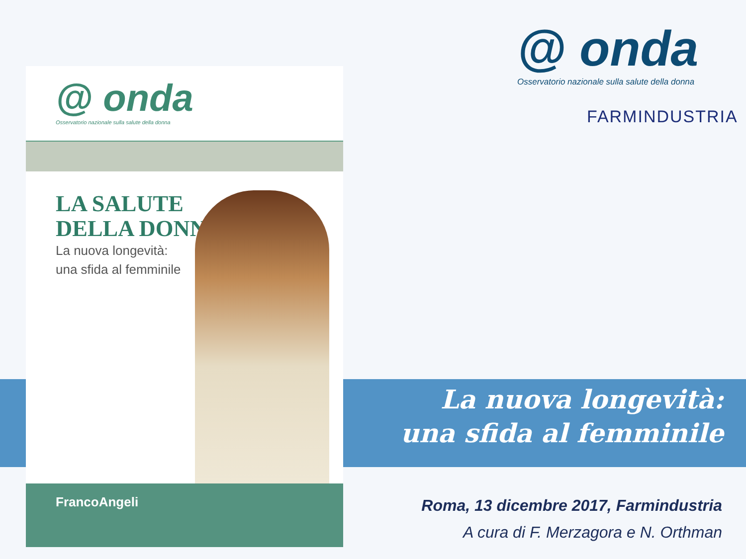@ onda
Osservatorio nazionale sulla salute della donna
LA SALUTE
DELLA DONNA
La nuova longevità:
una sfida al femminile
FrancoAngeli
@ onda
Osservatorio nazionale sulla salute della donna
FARMINDUSTRIA
La nuova longevità:
una sfida al femminile
Roma, 13 dicembre 2017, Farmindustria
A cura di F. Merzagora e N. Orthman